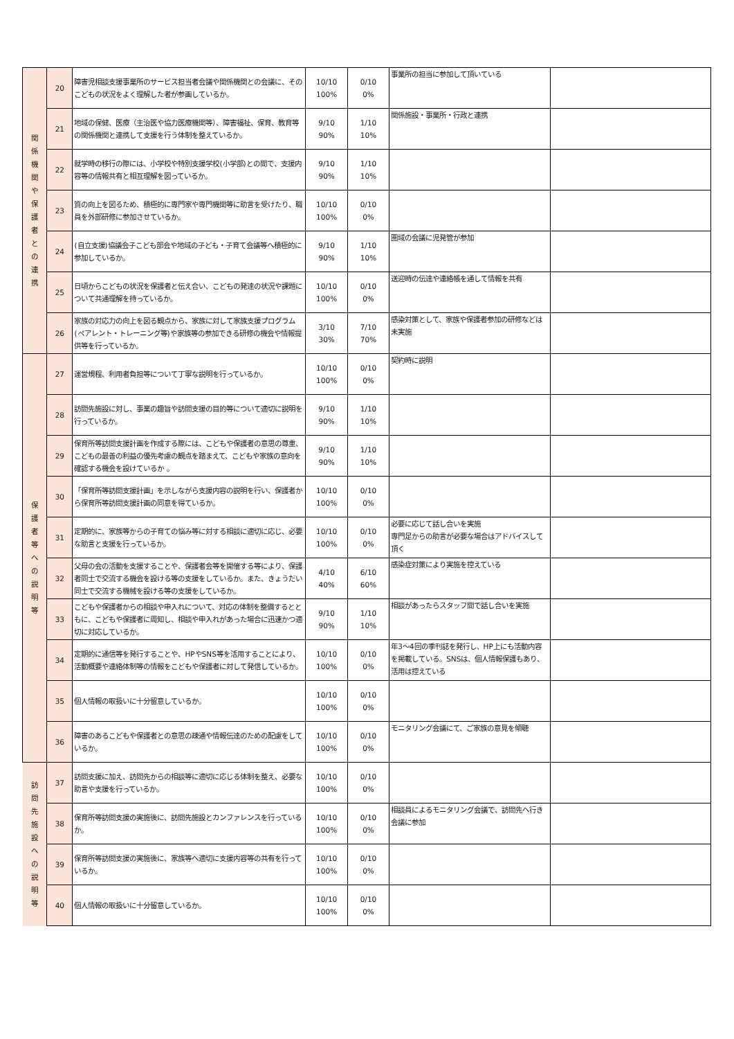| 関 係 機 関 や 保 護 者 と の 連 携 | 20 | 障害児相談支援事業所のサービス担当者会議や関係機関との会議に、そのこどもの状況をよく理解した者が参画しているか。 | 10/10 100% | 0/10 0% | 事業所の担当に参加して頂いている | |
| | 21 | 地域の保健、医療（主治医や協力医療機関等）、障害福祉、保育、教育等の関係機関と連携して支援を行う体制を整えているか。 | 9/10 90% | 1/10 10% | 関係施設・事業所・行政と連携 | |
| | 22 | 就学時の移行の際には、小学校や特別支援学校(小学部)との間で、支援内容等の情報共有と相互理解を図っているか。 | 9/10 90% | 1/10 10% | | |
| | 23 | 質の向上を図るため、積極的に専門家や専門機関等に助言を受けたり、職員を外部研修に参加させているか。 | 10/10 100% | 0/10 0% | | |
| | 24 | (自立支援)協議会子こども部会や地域の子ども・子育て会議等へ積極的に参加しているか。 | 9/10 90% | 1/10 10% | 圏域の会議に児発管が参加 | |
| | 25 | 日頃からこどもの状況を保護者と伝え合い、こどもの発達の状況や課題について共通理解を持っているか。 | 10/10 100% | 0/10 0% | 送迎時の伝達や連絡帳を通して情報を共有 | |
| | 26 | 家族の対応力の向上を図る観点から、家族に対して家族支援プログラム(ペアレント・トレーニング等)や家族等の参加できる研修の機会や情報提供等を行っているか。 | 3/10 30% | 7/10 70% | 感染対策として、家族や保護者参加の研修などは未実施 | |
| 保 護 者 等 へ の 説 明 等 | 27 | 運営規程、利用者負担等について丁寧な説明を行っているか。 | 10/10 100% | 0/10 0% | 契約時に説明 | |
| | 28 | 訪問先施設に対し、事業の趣旨や訪問支援の目的等について適切に説明を行っているか。 | 9/10 90% | 1/10 10% | | |
| | 29 | 保育所等訪問支援計画を作成する際には、こどもや保護者の意思の尊重、こどもの最善の利益の優先考慮の観点を踏まえて、こどもや家族の意向を確認する機会を設けているか 。 | 9/10 90% | 1/10 10% | | |
| | 30 | 「保育所等訪問支援計画」を示しながら支援内容の説明を行い、保護者から保育所等訪問支援計画の同意を得ているか。 | 10/10 100% | 0/10 0% | | |
| | 31 | 定期的に、家族等からの子育ての悩み等に対する相談に適切に応じ、必要な助言と支援を行っているか。 | 10/10 100% | 0/10 0% | 必要に応じて話し合いを実施 専門足からの助言が必要な場合はアドバイスして頂く | |
| | 32 | 父母の会の活動を支援することや、保護者会等を開催する等により、保護者同士で交流する機会を設ける等の支援をしているか。また、きょうだい同士で交流する機械を設ける等の支援をしているか。 | 4/10 40% | 6/10 60% | 感染症対策により実施を控えている | |
| | 33 | こどもや保護者からの相談や申入れについて、対応の体制を整備するとともに、こどもや保護者に周知し、相談や申入れがあった場合に迅速かつ適切に対応しているか。 | 9/10 90% | 1/10 10% | 相談があったらスタッフ間で話し合いを実施 | |
| | 34 | 定期的に通信等を発行することや、HPやSNS等を活用することにより、活動概要や連絡体制等の情報をこどもや保護者に対して発信しているか。 | 10/10 100% | 0/10 0% | 年3～4回の季刊誌を発行し、HP上にも活動内容を掲載している。SNSは、個人情報保護もあり、活用は控えている | |
| | 35 | 個人情報の取扱いに十分留意しているか。 | 10/10 100% | 0/10 0% | | |
| | 36 | 障害のあるこどもや保護者との意思の疎通や情報伝達のための配慮をしているか。 | 10/10 100% | 0/10 0% | モニタリング会議にて、ご家族の意見を傾聴 | |
| 訪 問 先 施 設 へ の 説 明 等 | 37 | 訪問支援に加え、訪問先からの相談等に適切に応じる体制を整え、必要な助言や支援を行っているか。 | 10/10 100% | 0/10 0% | | |
| | 38 | 保育所等訪問支援の実施後に、訪問先施設とカンファレンスを行っているか。 | 10/10 100% | 0/10 0% | 相談員によるモニタリング会議で、訪問先へ行き会議に参加 | |
| | 39 | 保育所等訪問支援の実施後に、家族等へ適切に支援内容等の共有を行っているか。 | 10/10 100% | 0/10 0% | | |
| | 40 | 個人情報の取扱いに十分留意しているか。 | 10/10 100% | 0/10 0% | | |